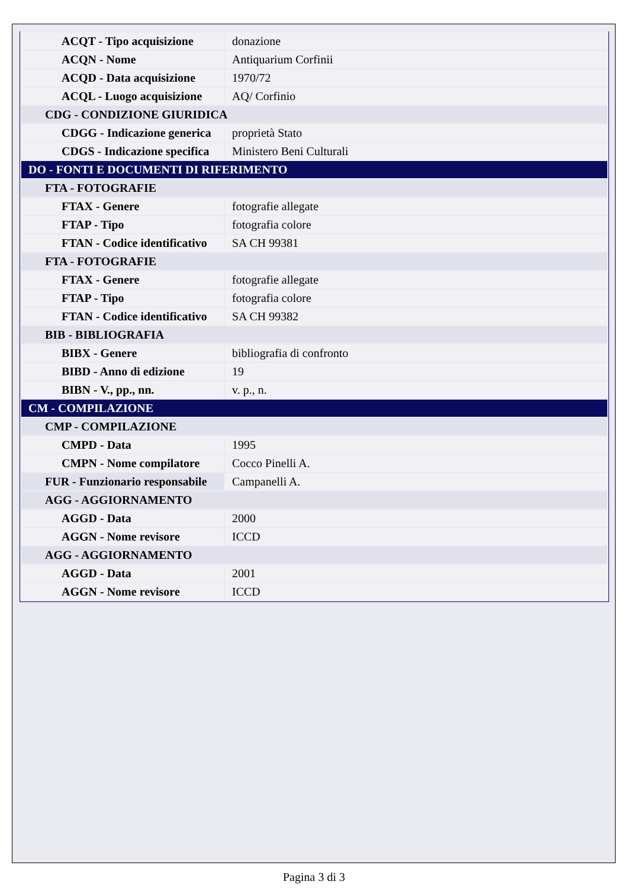| ACQT - Tipo acquisizione | donazione |
| ACQN - Nome | Antiquarium Corfinii |
| ACQD - Data acquisizione | 1970/72 |
| ACQL - Luogo acquisizione | AQ/ Corfinio |
| CDG - CONDIZIONE GIURIDICA | |
| CDGG - Indicazione generica | proprietà Stato |
| CDGS - Indicazione specifica | Ministero Beni Culturali |
| DO - FONTI E DOCUMENTI DI RIFERIMENTO | |
| FTA - FOTOGRAFIE | |
| FTAX - Genere | fotografie allegate |
| FTAP - Tipo | fotografia colore |
| FTAN - Codice identificativo | SA CH 99381 |
| FTA - FOTOGRAFIE | |
| FTAX - Genere | fotografie allegate |
| FTAP - Tipo | fotografia colore |
| FTAN - Codice identificativo | SA CH 99382 |
| BIB - BIBLIOGRAFIA | |
| BIBX - Genere | bibliografia di confronto |
| BIBD - Anno di edizione | 19 |
| BIBN - V., pp., nn. | v. p., n. |
| CM - COMPILAZIONE | |
| CMP - COMPILAZIONE | |
| CMPD - Data | 1995 |
| CMPN - Nome compilatore | Cocco Pinelli A. |
| FUR - Funzionario responsabile | Campanelli A. |
| AGG - AGGIORNAMENTO | |
| AGGD - Data | 2000 |
| AGGN - Nome revisore | ICCD |
| AGG - AGGIORNAMENTO | |
| AGGD - Data | 2001 |
| AGGN - Nome revisore | ICCD |
Pagina 3 di 3